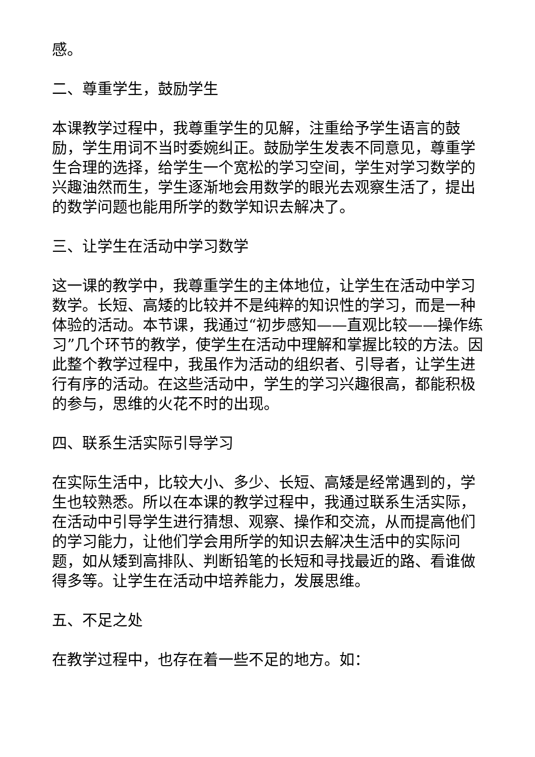感。
二、尊重学生，鼓励学生
本课教学过程中，我尊重学生的见解，注重给予学生语言的鼓励，学生用词不当时委婉纠正。鼓励学生发表不同意见，尊重学生合理的选择，给学生一个宽松的学习空间，学生对学习数学的兴趣油然而生，学生逐渐地会用数学的眼光去观察生活了，提出的数学问题也能用所学的数学知识去解决了。
三、让学生在活动中学习数学
这一课的教学中，我尊重学生的主体地位，让学生在活动中学习数学。长短、高矮的比较并不是纯粹的知识性的学习，而是一种体验的活动。本节课，我通过“初步感知——直观比较——操作练习”几个环节的教学，使学生在活动中理解和掌握比较的方法。因此整个教学过程中，我虽作为活动的组织者、引导者，让学生进行有序的活动。在这些活动中，学生的学习兴趣很高，都能积极的参与，思维的火花不时的出现。
四、联系生活实际引导学习
在实际生活中，比较大小、多少、长短、高矮是经常遇到的，学生也较熟悉。所以在本课的教学过程中，我通过联系生活实际，在活动中引导学生进行猜想、观察、操作和交流，从而提高他们的学习能力，让他们学会用所学的知识去解决生活中的实际问题，如从矮到高排队、判断铅笔的长短和寻找最近的路、看谁做得多等。让学生在活动中培养能力，发展思维。
五、不足之处
在教学过程中，也存在着一些不足的地方。如：